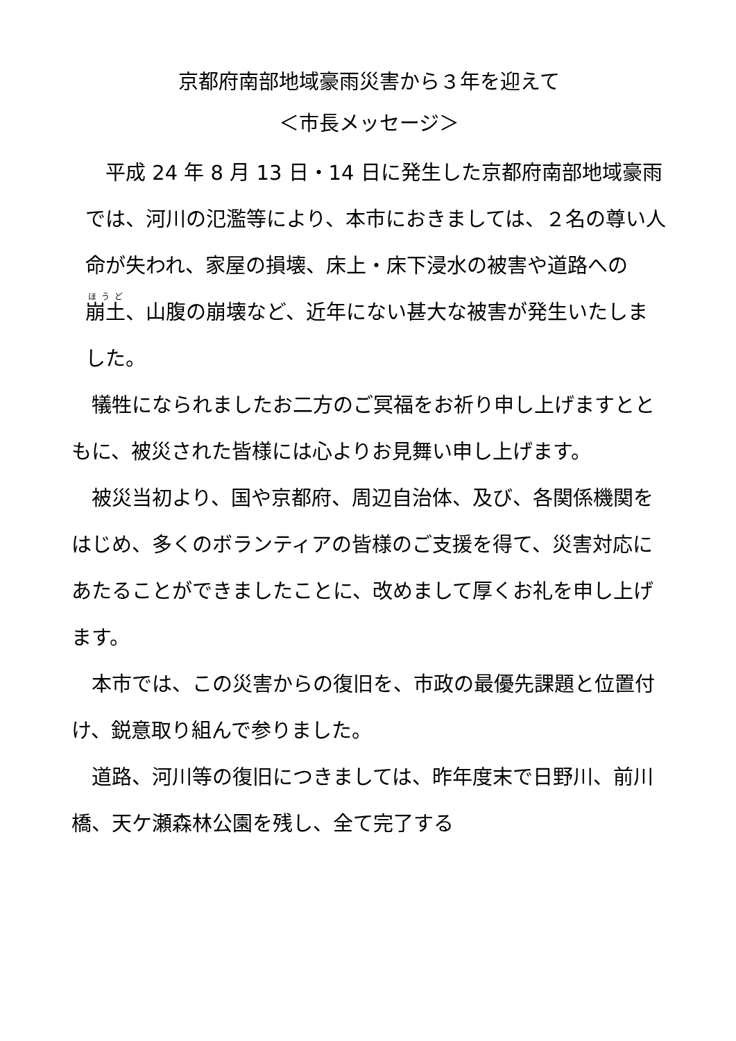京都府南部地域豪雨災害から３年を迎えて
＜市長メッセージ＞
　平成 24 年 8 月 13 日・14 日に発生した京都府南部地域豪雨では、河川の氾濫等により、本市におきましては、２名の尊い人命が失われ、家屋の損壊、床上・床下浸水の被害や道路への崩土、山腹の崩壊など、近年にない甚大な被害が発生いたしました。
　犠牲になられましたお二方のご冥福をお祈り申し上げますとともに、被災された皆様には心よりお見舞い申し上げます。
　被災当初より、国や京都府、周辺自治体、及び、各関係機関をはじめ、多くのボランティアの皆様のご支援を得て、災害対応にあたることができましたことに、改めまして厚くお礼を申し上げます。
　本市では、この災害からの復旧を、市政の最優先課題と位置付け、鋭意取り組んで参りました。
　道路、河川等の復旧につきましては、昨年度末で日野川、前川橋、天ケ瀬森林公園を残し、全て完了する